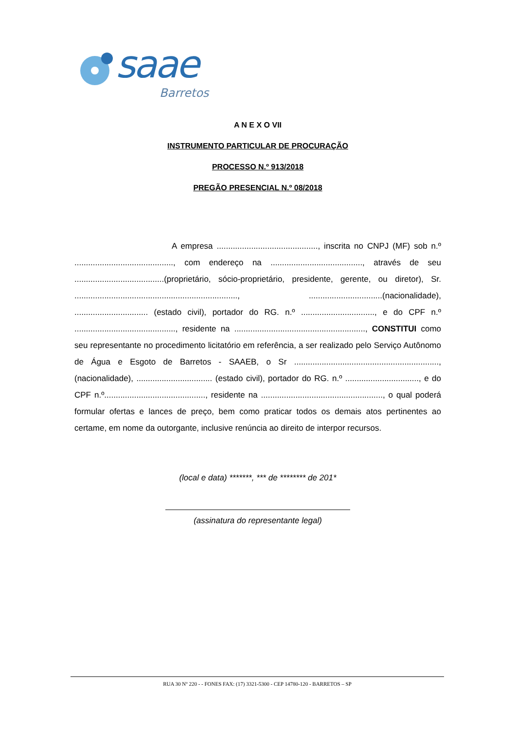saae
Barretos
A N E X O VII
INSTRUMENTO PARTICULAR DE PROCURAÇÃO
PROCESSO N.º 913/2018
PREGÃO PRESENCIAL N.º 08/2018
A empresa ............................................, inscrita no CNPJ (MF) sob n.º ..........................................., com endereço na ........................................, através de seu .......................................(proprietário, sócio-proprietário, presidente, gerente, ou diretor), Sr. ......................................................................., ................................(nacionalidade), ................................ (estado civil), portador do RG. n.º ................................, e do CPF n.º ............................................, residente na ........................................................., CONSTITUI como seu representante no procedimento licitatório em referência, a ser realizado pelo Serviço Autônomo de Água e Esgoto de Barretos - SAAEB, o Sr ..............................................................., (nacionalidade), ................................. (estado civil), portador do RG. n.º ................................, e do CPF n.º............................................, residente na ....................................................., o qual poderá formular ofertas e lances de preço, bem como praticar todos os demais atos pertinentes ao certame, em nome da outorgante, inclusive renúncia ao direito de interpor recursos.
(local e data) *******, *** de ******** de 201*
(assinatura do representante legal)
RUA 30 Nº 220 - - FONES FAX: (17) 3321-5300 - CEP 14780-120 - BARRETOS – SP